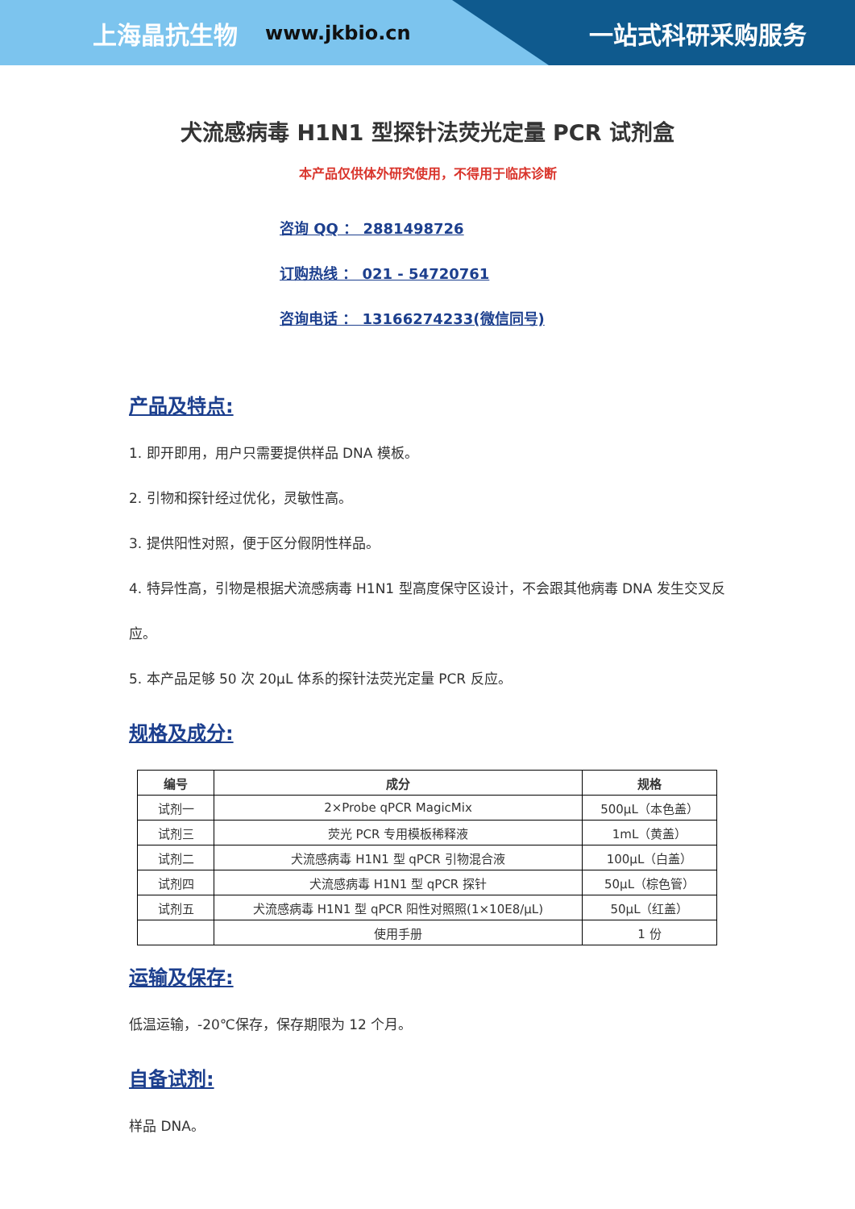上海晶抗生物 www.jkbio.cn 一站式科研采购服务
犬流感病毒 H1N1 型探针法荧光定量 PCR 试剂盒
本产品仅供体外研究使用，不得用于临床诊断
咨询 QQ ： 2881498726
订购热线 ： 021 - 54720761
咨询电话 ： 13166274233(微信同号)
产品及特点:
1. 即开即用，用户只需要提供样品 DNA 模板。
2. 引物和探针经过优化，灵敏性高。
3. 提供阳性对照，便于区分假阴性样品。
4. 特异性高，引物是根据犬流感病毒 H1N1 型高度保守区设计，不会跟其他病毒 DNA 发生交叉反应。
5. 本产品足够 50 次 20μL 体系的探针法荧光定量 PCR 反应。
规格及成分:
| 编号 | 成分 | 规格 |
| --- | --- | --- |
| 试剂一 | 2×Probe qPCR MagicMix | 500μL（本色盖） |
| 试剂三 | 荧光 PCR 专用模板稀释液 | 1mL（黄盖） |
| 试剂二 | 犬流感病毒 H1N1 型 qPCR 引物混合液 | 100μL（白盖） |
| 试剂四 | 犬流感病毒 H1N1 型 qPCR 探针 | 50μL（棕色管） |
| 试剂五 | 犬流感病毒 H1N1 型 qPCR 阳性对照照(1×10E8/μL) | 50μL（红盖） |
| | 使用手册 | 1 份 |
运输及保存:
低温运输，-20℃保存，保存期限为 12 个月。
自备试剂:
样品 DNA。